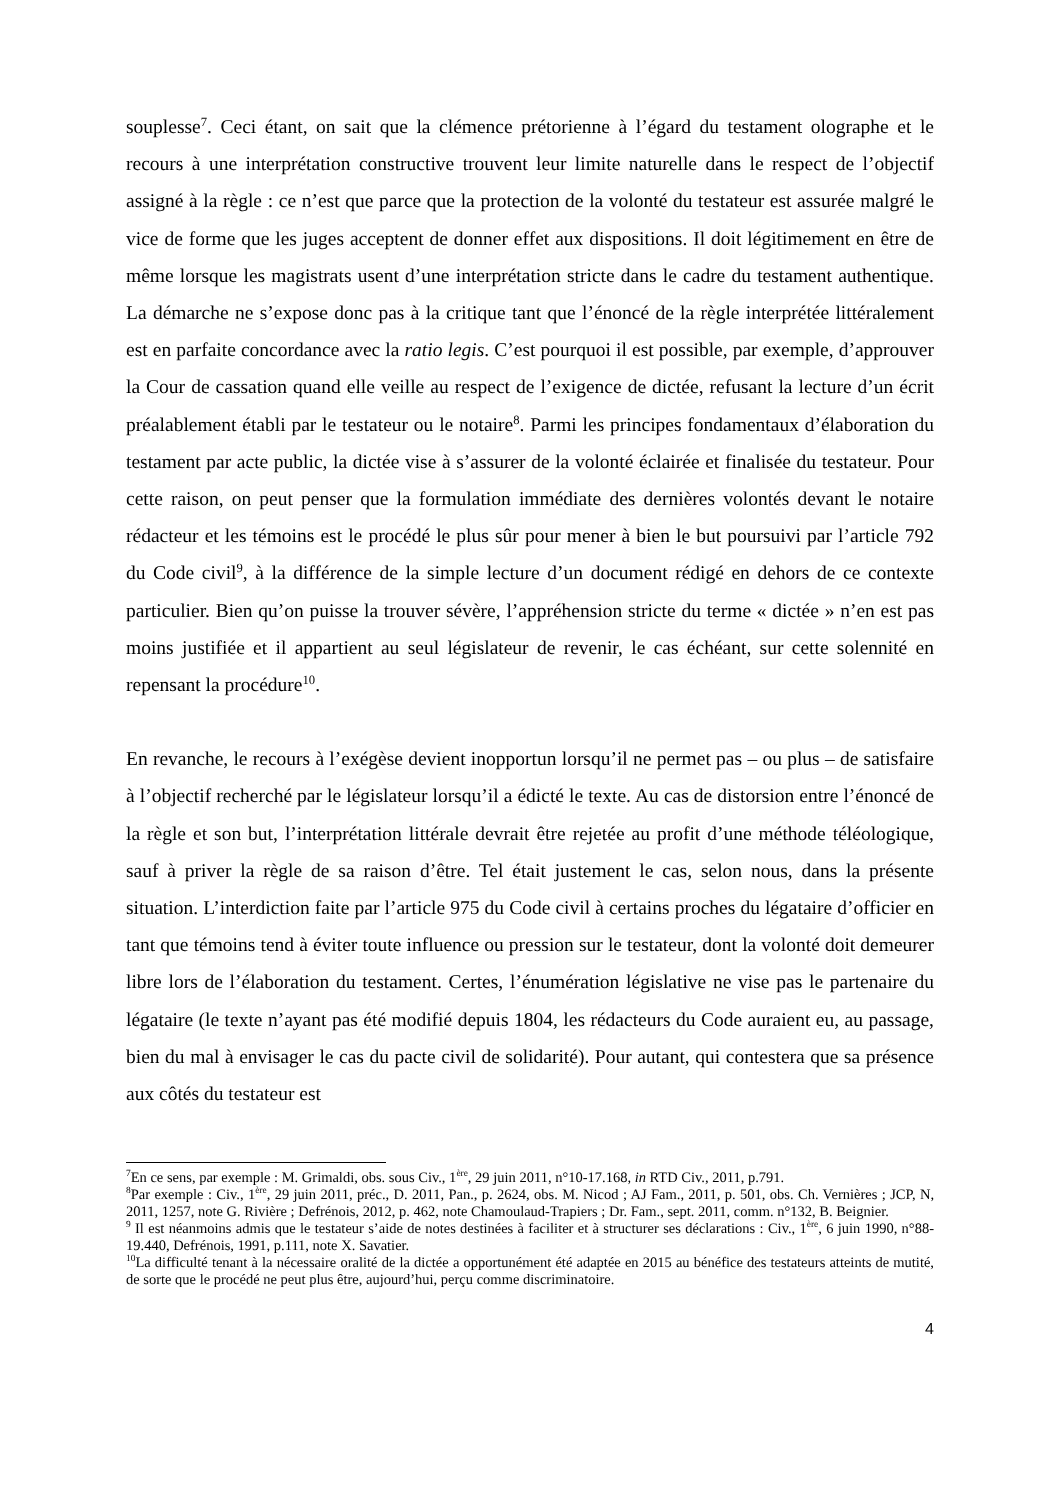souplesse<sup>7</sup>. Ceci étant, on sait que la clémence prétorienne à l’égard du testament olographe et le recours à une interprétation constructive trouvent leur limite naturelle dans le respect de l’objectif assigné à la règle : ce n’est que parce que la protection de la volonté du testateur est assurée malgré le vice de forme que les juges acceptent de donner effet aux dispositions. Il doit légitimement en être de même lorsque les magistrats usent d’une interprétation stricte dans le cadre du testament authentique. La démarche ne s’expose donc pas à la critique tant que l’énoncé de la règle interprétée littéralement est en parfaite concordance avec la ratio legis. C’est pourquoi il est possible, par exemple, d’approuver la Cour de cassation quand elle veille au respect de l’exigence de dictée, refusant la lecture d’un écrit préalablement établi par le testateur ou le notaire<sup>8</sup>. Parmi les principes fondamentaux d’élaboration du testament par acte public, la dictée vise à s’assurer de la volonté éclairée et finalisée du testateur. Pour cette raison, on peut penser que la formulation immédiate des dernières volontés devant le notaire rédacteur et les témoins est le procédé le plus sûr pour mener à bien le but poursuivi par l’article 792 du Code civil<sup>9</sup>, à la différence de la simple lecture d’un document rédigé en dehors de ce contexte particulier. Bien qu’on puisse la trouver sévère, l’appréhension stricte du terme « dictée » n’en est pas moins justifiée et il appartient au seul législateur de revenir, le cas échéant, sur cette solennité en repensant la procédure<sup>10</sup>.
En revanche, le recours à l’exégèse devient inopportun lorsqu’il ne permet pas – ou plus – de satisfaire à l’objectif recherché par le législateur lorsqu’il a édicté le texte. Au cas de distorsion entre l’énoncé de la règle et son but, l’interprétation littérale devrait être rejetée au profit d’une méthode téléologique, sauf à priver la règle de sa raison d’être. Tel était justement le cas, selon nous, dans la présente situation. L’interdiction faite par l’article 975 du Code civil à certains proches du légataire d’officier en tant que témoins tend à éviter toute influence ou pression sur le testateur, dont la volonté doit demeurer libre lors de l’élaboration du testament. Certes, l’énumération législative ne vise pas le partenaire du légataire (le texte n’ayant pas été modifié depuis 1804, les rédacteurs du Code auraient eu, au passage, bien du mal à envisager le cas du pacte civil de solidarité). Pour autant, qui contestera que sa présence aux côtés du testateur est
<sup>7</sup> En ce sens, par exemple : M. Grimaldi, obs. sous Civ., 1<sup>ère</sup>, 29 juin 2011, n°10-17.168, in RTD Civ., 2011, p.791.
<sup>8</sup> Par exemple : Civ., 1<sup>ère</sup>, 29 juin 2011, préc., D. 2011, Pan., p. 2624, obs. M. Nicod ; AJ Fam., 2011, p. 501, obs. Ch. Vernières ; JCP, N, 2011, 1257, note G. Rivière ; Defrénois, 2012, p. 462, note Chamoulaud-Trapiers ; Dr. Fam., sept. 2011, comm. n°132, B. Beignier.
<sup>9</sup> Il est néanmoins admis que le testateur s’aide de notes destinées à faciliter et à structurer ses déclarations : Civ., 1<sup>ère</sup>, 6 juin 1990, n°88-19.440, Defrénois, 1991, p.111, note X. Savatier.
<sup>10</sup> La difficulté tenant à la nécessaire oralité de la dictée a opportunément été adaptée en 2015 au bénéfice des testateurs atteints de mutité, de sorte que le procédé ne peut plus être, aujourd’hui, perçu comme discriminatoire.
4